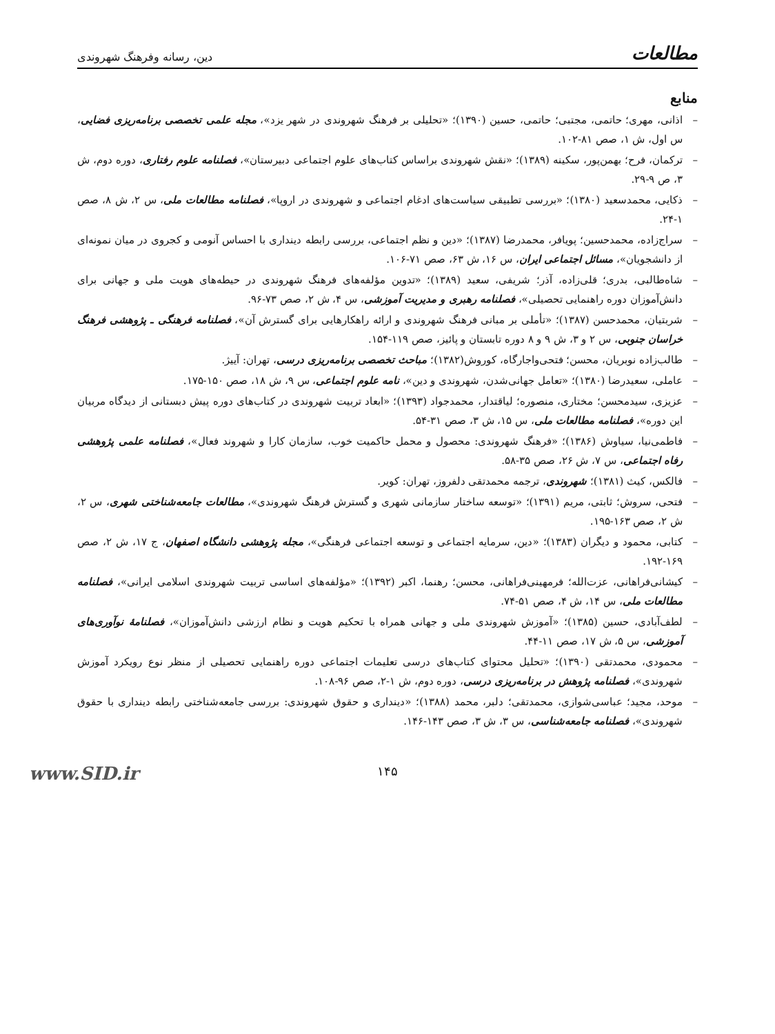مطالعات دین، رسانه وفرهنگ شهروندی
منابع
– اذانی، مهری؛ حاتمی، مجتبی؛ حاتمی، حسین (۱۳۹۰)؛ «تحلیلی بر فرهنگ شهروندی در شهر یزد»، مجله علمی تخصصی برنامه‌ریزی فضایی، س اول، ش ۱، صص ۸۱-۱۰۲.
– ترکمان، فرح؛ بهمن‌پور، سکینه (۱۳۸۹)؛ «نقش شهروندی براساس کتاب‌های علوم اجتماعی دبیرستان»، فصلنامه علوم رفتاری، دوره دوم، ش ۳، ص ۹-۲۹.
– ذکایی، محمدسعید (۱۳۸۰)؛ «بررسی تطبیقی سیاست‌های ادغام اجتماعی و شهروندی در اروپا»، فصلنامه مطالعات ملی، س ۲، ش ۸، صص ۱-۲۴.
– سراج‌زاده، محمدحسین؛ پویافر، محمدرضا (۱۳۸۷)؛ «دین و نظم اجتماعی، بررسی رابطه دینداری با احساس آنومی و کجروی در میان نمونه‌ای از دانشجویان»، مسائل اجتماعی ایران، س ۱۶، ش ۶۳، صص ۷۱-۱۰۶.
– شاه‌طالبی، بدری؛ قلی‌زاده، آذر؛ شریفی، سعید (۱۳۸۹)؛ «تدوین مؤلفه‌های فرهنگ شهروندی در حیطه‌های هویت ملی و جهانی برای دانش‌آموزان دوره راهنمایی تحصیلی»، فصلنامه رهبری و مدیریت آموزشی، س ۴، ش ۲، صص ۷۳-۹۶.
– شربتیان، محمدحسن (۱۳۸۷)؛ «تأملی بر مبانی فرهنگ شهروندی و ارائه راهکارهایی برای گسترش آن»، فصلنامه فرهنگی ـ پژوهشی فرهنگ خراسان جنوبی، س ۲ و ۳، ش ۹ و ۸ دوره تابستان و پائیز، صص ۱۱۹-۱۵۴.
– طالب‌زاده نوبریان، محسن؛ فتحی‌واجارگاه، کوروش(۱۳۸۲)؛ مباحث تخصصی برنامه‌ریزی درسی، تهران: آییژ.
– عاملی، سعیدرضا (۱۳۸۰)؛ «تعامل جهانی‌شدن، شهروندی و دین»، نامه علوم اجتماعی، س ۹، ش ۱۸، صص ۱۵۰-۱۷۵.
– عزیزی، سیدمحسن؛ مختاری، منصوره؛ لیاقتدار، محمدجواد (۱۳۹۳)؛ «ابعاد تربیت شهروندی در کتاب‌های دوره پیش دبستانی از دیدگاه مربیان این دوره»، فصلنامه مطالعات ملی، س ۱۵، ش ۳، صص ۳۱-۵۴.
– فاطمی‌نیا، سیاوش (۱۳۸۶)؛ «فرهنگ شهروندی: محصول و محمل حاکمیت خوب، سازمان کارا و شهروند فعال»، فصلنامه علمی پژوهشی رفاه اجتماعی، س ۷، ش ۲۶، صص ۳۵-۵۸.
– فالکس، کیث (۱۳۸۱)؛ شهروندی، ترجمه محمدتقی دلفروز، تهران: کویر.
– فتحی، سروش؛ ثابتی، مریم (۱۳۹۱)؛ «توسعه ساختار سازمانی شهری و گسترش فرهنگ شهروندی»، مطالعات جامعه‌شناختی شهری، س ۲، ش ۲، صص ۱۶۳-۱۹۵.
– کتابی، محمود و دیگران (۱۳۸۳)؛ «دین، سرمایه اجتماعی و توسعه اجتماعی فرهنگی»، مجله پژوهشی دانشگاه اصفهان، ج ۱۷، ش ۲، صص ۱۶۹-۱۹۲.
– کیشانی‌فراهانی، عزت‌الله؛ فرمهینی‌فراهانی، محسن؛ رهنما، اکبر (۱۳۹۲)؛ «مؤلفه‌های اساسی تربیت شهروندی اسلامی ایرانی»، فصلنامه مطالعات ملی، س ۱۴، ش ۴، صص ۵۱-۷۴.
– لطف‌آبادی، حسین (۱۳۸۵)؛ «آموزش شهروندی ملی و جهانی همراه با تحکیم هویت و نظام ارزشی دانش‌آموزان»، فصلنامۀ نوآوری‌های آموزشی، س ۵، ش ۱۷، صص ۱۱-۴۴.
– محمودی، محمدتقی (۱۳۹۰)؛ «تحلیل محتوای کتاب‌های درسی تعلیمات اجتماعی دوره راهنمایی تحصیلی از منظر نوع رویکرد آموزش شهروندی»، فصلنامه پژوهش در برنامه‌ریزی درسی، دوره دوم، ش ۱-۲، صص ۹۶-۱۰۸.
– موحد، مجید؛ عباسی‌شوازی، محمدتقی؛ دلبر، محمد (۱۳۸۸)؛ «دینداری و حقوق شهروندی: بررسی جامعه‌شناختی رابطه دینداری با حقوق شهروندی»، فصلنامه جامعه‌شناسی، س ۳، ش ۳، صص ۱۴۳-۱۴۶.
۱۴۵
www.SID.ir